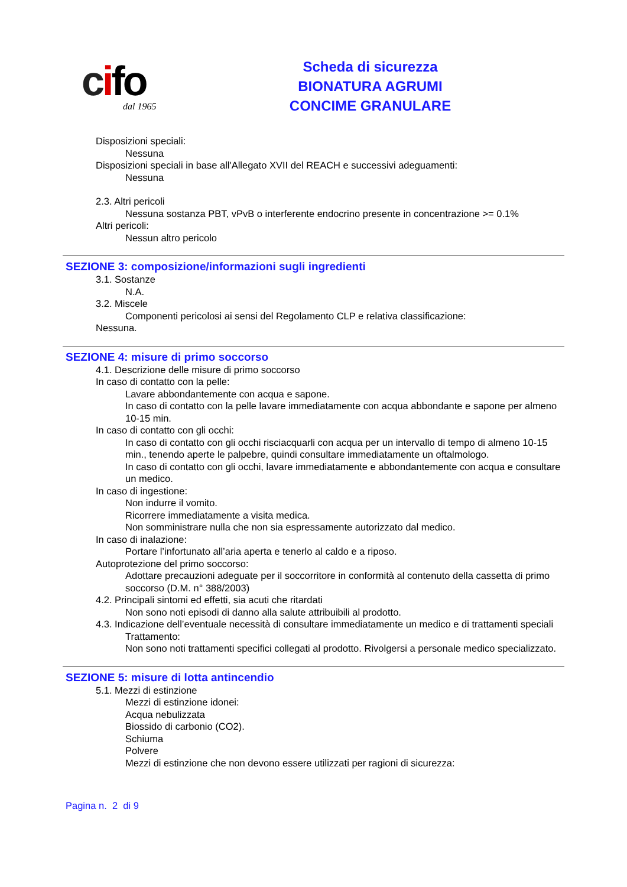cifo
dal 1965
Scheda di sicurezza
BIONATURA AGRUMI
CONCIME GRANULARE
Disposizioni speciali:
Nessuna
Disposizioni speciali in base all'Allegato XVII del REACH e successivi adeguamenti:
Nessuna
2.3. Altri pericoli
Nessuna sostanza PBT, vPvB o interferente endocrino presente in concentrazione >= 0.1%
Altri pericoli:
Nessun altro pericolo
SEZIONE 3: composizione/informazioni sugli ingredienti
3.1. Sostanze
N.A.
3.2. Miscele
Componenti pericolosi ai sensi del Regolamento CLP e relativa classificazione:
Nessuna.
SEZIONE 4: misure di primo soccorso
4.1. Descrizione delle misure di primo soccorso
In caso di contatto con la pelle:
Lavare abbondantemente con acqua e sapone.
In caso di contatto con la pelle lavare immediatamente con acqua abbondante e sapone per almeno 10-15 min.
In caso di contatto con gli occhi:
In caso di contatto con gli occhi risciacquarli con acqua per un intervallo di tempo di almeno 10-15 min., tenendo aperte le palpebre, quindi consultare immediatamente un oftalmologo.
In caso di contatto con gli occhi, lavare immediatamente e abbondantemente con acqua e consultare un medico.
In caso di ingestione:
Non indurre il vomito.
Ricorrere immediatamente a visita medica.
Non somministrare nulla che non sia espressamente autorizzato dal medico.
In caso di inalazione:
Portare l’infortunato all’aria aperta e tenerlo al caldo e a riposo.
Autoprotezione del primo soccorso:
Adottare precauzioni adeguate per il soccorritore in conformità al contenuto della cassetta di primo soccorso (D.M. n° 388/2003)
4.2. Principali sintomi ed effetti, sia acuti che ritardati
Non sono noti episodi di danno alla salute attribuibili al prodotto.
4.3. Indicazione dell’eventuale necessità di consultare immediatamente un medico e di trattamenti speciali
Trattamento:
Non sono noti trattamenti specifici collegati al prodotto. Rivolgersi a personale medico specializzato.
SEZIONE 5: misure di lotta antincendio
5.1. Mezzi di estinzione
Mezzi di estinzione idonei:
Acqua nebulizzata
Biossido di carbonio (CO2).
Schiuma
Polvere
Mezzi di estinzione che non devono essere utilizzati per ragioni di sicurezza:
Pagina n. 2 di 9